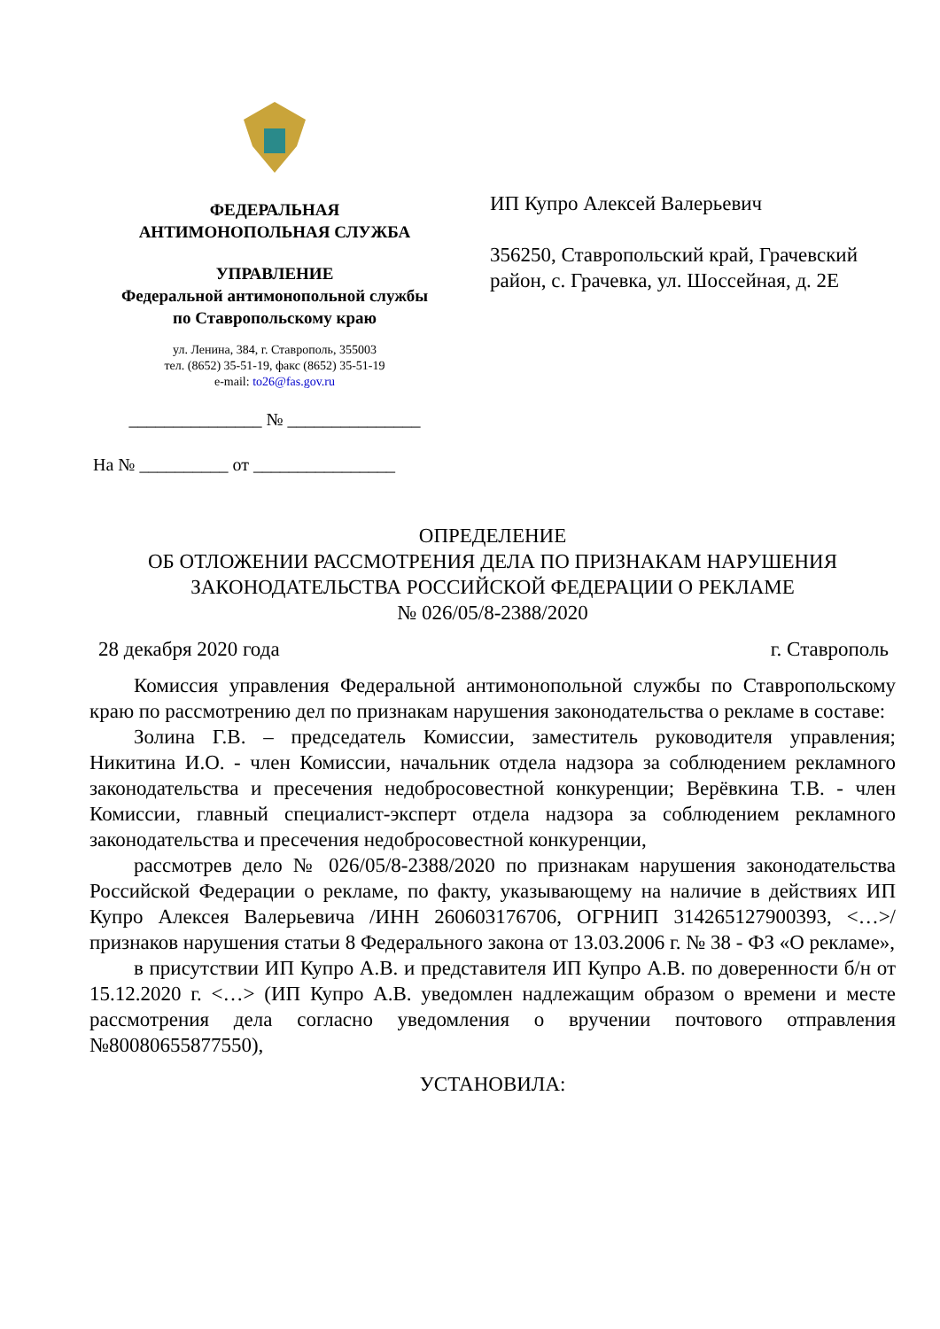ФЕДЕРАЛЬНАЯ
АНТИМОНОПОЛЬНАЯ СЛУЖБА
УПРАВЛЕНИЕ
Федеральной антимонопольной службы
по Ставропольскому краю
ул. Ленина, 384, г. Ставрополь, 355003
тел. (8652) 35-51-19, факс (8652) 35-51-19
e-mail: to26@fas.gov.ru
_______________ № _______________
На № __________ от ________________
ИП Купро Алексей Валерьевич
356250, Ставропольский край, Грачевский район, с. Грачевка, ул. Шоссейная, д. 2Е
ОПРЕДЕЛЕНИЕ
ОБ ОТЛОЖЕНИИ РАССМОТРЕНИЯ ДЕЛА ПО ПРИЗНАКАМ НАРУШЕНИЯ ЗАКОНОДАТЕЛЬСТВА РОССИЙСКОЙ ФЕДЕРАЦИИ О РЕКЛАМЕ
№ 026/05/8-2388/2020
28 декабря 2020 года г. Ставрополь
Комиссия управления Федеральной антимонопольной службы по Ставропольскому краю по рассмотрению дел по признакам нарушения законодательства о рекламе в составе:
Золина Г.В. – председатель Комиссии, заместитель руководителя управления; Никитина И.О. - член Комиссии, начальник отдела надзора за соблюдением рекламного законодательства и пресечения недобросовестной конкуренции; Верёвкина Т.В. - член Комиссии, главный специалист-эксперт отдела надзора за соблюдением рекламного законодательства и пресечения недобросовестной конкуренции,
рассмотрев дело № 026/05/8-2388/2020 по признакам нарушения законодательства Российской Федерации о рекламе, по факту, указывающему на наличие в действиях ИП Купро Алексея Валерьевича /ИНН 260603176706, ОГРНИП 314265127900393, <…>/ признаков нарушения статьи 8 Федерального закона от 13.03.2006 г. № 38 - ФЗ «О рекламе»,
в присутствии ИП Купро А.В. и представителя ИП Купро А.В. по доверенности б/н от 15.12.2020 г. <…> (ИП Купро А.В. уведомлен надлежащим образом о времени и месте рассмотрения дела согласно уведомления о вручении почтового отправления №80080655877550),
УСТАНОВИЛА: